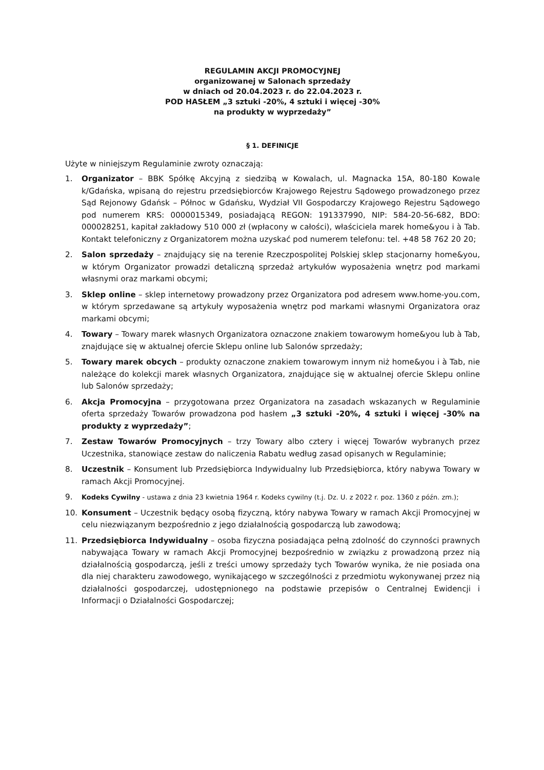REGULAMIN AKCJI PROMOCYJNEJ
organizowanej w Salonach sprzedaży
w dniach od 20.04.2023 r. do 22.04.2023 r.
POD HASŁEM „3 sztuki -20%, 4 sztuki i więcej -30%
na produkty w wyprzedaży”
§ 1. DEFINICJE
Użyte w niniejszym Regulaminie zwroty oznaczają:
1. Organizator – BBK Spółkę Akcyjną z siedzibą w Kowalach, ul. Magnacka 15A, 80-180 Kowale k/Gdańska, wpisaną do rejestru przedsiębiorców Krajowego Rejestru Sądowego prowadzonego przez Sąd Rejonowy Gdańsk – Północ w Gdańsku, Wydział VII Gospodarczy Krajowego Rejestru Sądowego pod numerem KRS: 0000015349, posiadającą REGON: 191337990, NIP: 584-20-56-682, BDO: 000028251, kapitał zakładowy 510 000 zł (wpłacony w całości), właściciela marek home&you i à Tab. Kontakt telefoniczny z Organizatorem można uzyskać pod numerem telefonu: tel. +48 58 762 20 20;
2. Salon sprzedaży – znajdujący się na terenie Rzeczpospolitej Polskiej sklep stacjonarny home&you, w którym Organizator prowadzi detaliczną sprzedaż artykułów wyposażenia wnętrz pod markami własnymi oraz markami obcymi;
3. Sklep online – sklep internetowy prowadzony przez Organizatora pod adresem www.home-you.com, w którym sprzedawane są artykuły wyposażenia wnętrz pod markami własnymi Organizatora oraz markami obcymi;
4. Towary – Towary marek własnych Organizatora oznaczone znakiem towarowym home&you lub à Tab, znajdujące się w aktualnej ofercie Sklepu online lub Salonów sprzedaży;
5. Towary marek obcych – produkty oznaczone znakiem towarowym innym niż home&you i à Tab, nie należące do kolekcji marek własnych Organizatora, znajdujące się w aktualnej ofercie Sklepu online lub Salonów sprzedaży;
6. Akcja Promocyjna – przygotowana przez Organizatora na zasadach wskazanych w Regulaminie oferta sprzedaży Towarów prowadzona pod hasłem „3 sztuki -20%, 4 sztuki i więcej -30% na produkty z wyprzedaży”;
7. Zestaw Towarów Promocyjnych – trzy Towary albo cztery i więcej Towarów wybranych przez Uczestnika, stanowiące zestaw do naliczenia Rabatu według zasad opisanych w Regulaminie;
8. Uczestnik – Konsument lub Przedsiębiorca Indywidualny lub Przedsiębiorca, który nabywa Towary w ramach Akcji Promocyjnej.
9. Kodeks Cywilny - ustawa z dnia 23 kwietnia 1964 r. Kodeks cywilny (t.j. Dz. U. z 2022 r. poz. 1360 z późn. zm.);
10. Konsument – Uczestnik będący osobą fizyczną, który nabywa Towary w ramach Akcji Promocyjnej w celu niezwiązanym bezpośrednio z jego działalnością gospodarczą lub zawodową;
11. Przedsiębiorca Indywidualny – osoba fizyczna posiadająca pełną zdolność do czynności prawnych nabywająca Towary w ramach Akcji Promocyjnej bezpośrednio w związku z prowadzoną przez nią działalnością gospodarczą, jeśli z treści umowy sprzedaży tych Towarów wynika, że nie posiada ona dla niej charakteru zawodowego, wynikającego w szczególności z przedmiotu wykonywanej przez nią działalności gospodarczej, udostępnionego na podstawie przepisów o Centralnej Ewidencji i Informacji o Działalności Gospodarczej;